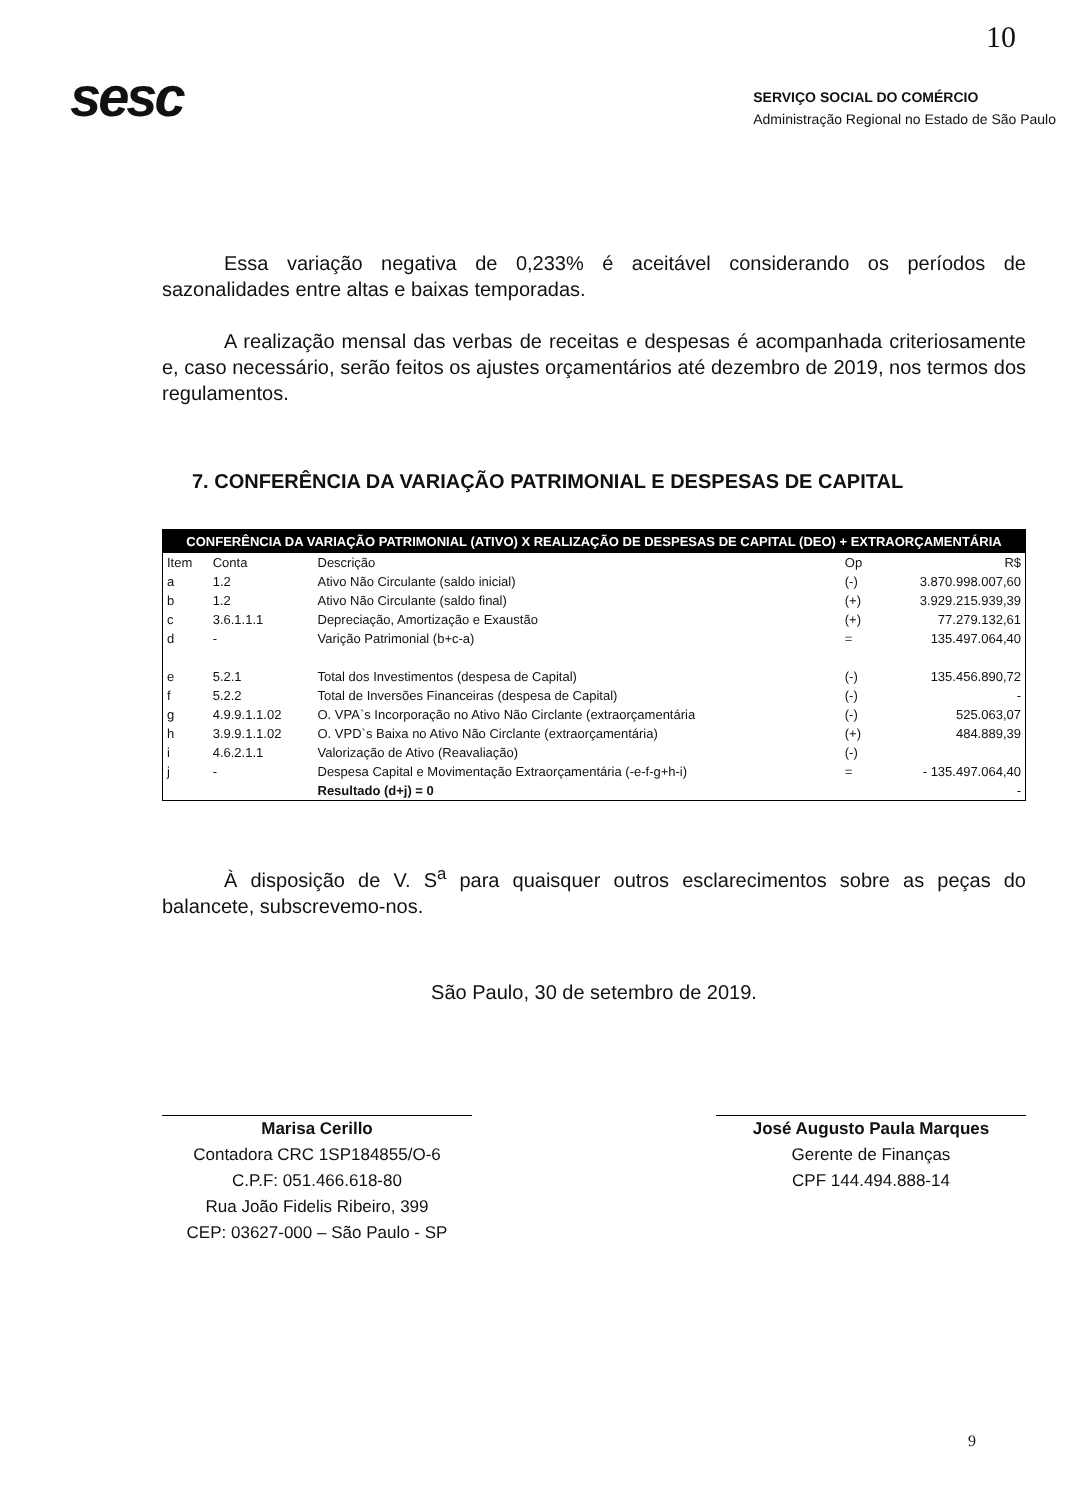10
sesc
SERVIÇO SOCIAL DO COMÉRCIO
Administração Regional no Estado de São Paulo
Essa variação negativa de 0,233% é aceitável considerando os períodos de sazonalidades entre altas e baixas temporadas.
A realização mensal das verbas de receitas e despesas é acompanhada criteriosamente e, caso necessário, serão feitos os ajustes orçamentários até dezembro de 2019, nos termos dos regulamentos.
7. CONFERÊNCIA DA VARIAÇÃO PATRIMONIAL E DESPESAS DE CAPITAL
| CONFERÊNCIA DA VARIAÇÃO PATRIMONIAL (ATIVO) X REALIZAÇÃO DE DESPESAS DE CAPITAL (DEO) + EXTRAORÇAMENTÁRIA | | | | |
| --- | --- | --- | --- | --- |
| Item | Conta | Descrição | Op | R$ |
| a | 1.2 | Ativo Não Circulante (saldo inicial) | (-) | 3.870.998.007,60 |
| b | 1.2 | Ativo Não Circulante (saldo final) | (+) | 3.929.215.939,39 |
| c | 3.6.1.1.1 | Depreciação, Amortização e Exaustão | (+) | 77.279.132,61 |
| d | - | Varição Patrimonial (b+c-a) | = | 135.497.064,40 |
| e | 5.2.1 | Total dos Investimentos (despesa de Capital) | (-) | 135.456.890,72 |
| f | 5.2.2 | Total de Inversões Financeiras (despesa de Capital) | (-) | - |
| g | 4.9.9.1.1.02 | O. VPA`s Incorporação no Ativo Não Circlante (extraorçamentária | (-) | 525.063,07 |
| h | 3.9.9.1.1.02 | O. VPD`s Baixa no Ativo Não Circlante (extraorçamentária) | (+) | 484.889,39 |
| i | 4.6.2.1.1 | Valorização de Ativo (Reavaliação) | (-) | |
| j | - | Despesa Capital e Movimentação Extraorçamentária (-e-f-g+h-i) | = | - 135.497.064,40 |
| | | Resultado (d+j) = 0 | | - |
À disposição de V. S<sup>a</sup> para quaisquer outros esclarecimentos sobre as peças do balancete, subscrevemo-nos.
São Paulo, 30 de setembro de 2019.
Marisa Cerillo
Contadora CRC 1SP184855/O-6
C.P.F: 051.466.618-80
Rua João Fidelis Ribeiro, 399
CEP: 03627-000 – São Paulo - SP
José Augusto Paula Marques
Gerente de Finanças
CPF 144.494.888-14
9